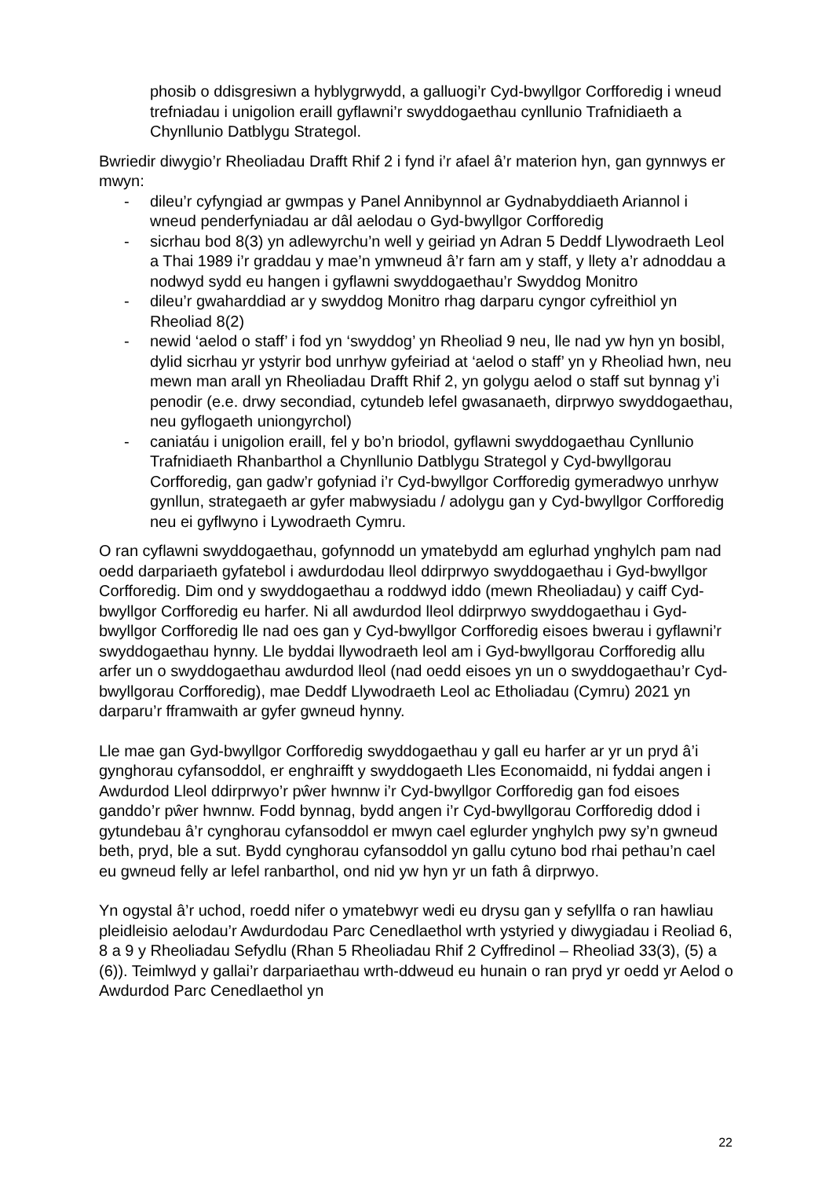phosib o ddisgresiwn a hyblygrwydd, a galluogi’r Cyd-bwyllgor Corfforedig i wneud trefniadau i unigolion eraill gyflawni’r swyddogaethau cynllunio Trafnidiaeth a Chynllunio Datblygu Strategol.
Bwriedir diwygio’r Rheoliadau Drafft Rhif 2 i fynd i’r afael â’r materion hyn, gan gynnwys er mwyn:
- dileu’r cyfyngiad ar gwmpas y Panel Annibynnol ar Gydnabyddiaeth Ariannol i wneud penderfyniadau ar dâl aelodau o Gyd-bwyllgor Corfforedig
- sicrhau bod 8(3) yn adlewyrchu’n well y geiriad yn Adran 5 Deddf Llywodraeth Leol a Thai 1989 i’r graddau y mae’n ymwneud â’r farn am y staff, y llety a’r adnoddau a nodwyd sydd eu hangen i gyflawni swyddogaethau’r Swyddog Monitro
- dileu’r gwaharddiad ar y swyddog Monitro rhag darparu cyngor cyfreithiol yn Rheoliad 8(2)
- newid ‘aelod o staff’ i fod yn ‘swyddog’ yn Rheoliad 9 neu, lle nad yw hyn yn bosibl, dylid sicrhau yr ystyrir bod unrhyw gyfeiriad at ‘aelod o staff’ yn y Rheoliad hwn, neu mewn man arall yn Rheoliadau Drafft Rhif 2, yn golygu aelod o staff sut bynnag y’i penodir (e.e. drwy secondiad, cytundeb lefel gwasanaeth, dirprwyo swyddogaethau, neu gyflogaeth uniongyrchol)
- caniatáu i unigolion eraill, fel y bo’n briodol, gyflawni swyddogaethau Cynllunio Trafnidiaeth Rhanbarthol a Chynllunio Datblygu Strategol y Cyd-bwyllgorau Corfforedig, gan gadw’r gofyniad i’r Cyd-bwyllgor Corfforedig gymeradwyo unrhyw gynllun, strategaeth ar gyfer mabwysiadu / adolygu gan y Cyd-bwyllgor Corfforedig neu ei gyflwyno i Lywodraeth Cymru.
O ran cyflawni swyddogaethau, gofynnodd un ymatebydd am eglurhad ynghylch pam nad oedd darpariaeth gyfatebol i awdurdodau lleol ddirprwyo swyddogaethau i Gyd-bwyllgor Corfforedig. Dim ond y swyddogaethau a roddwyd iddo (mewn Rheoliadau) y caiff Cyd-bwyllgor Corfforedig eu harfer. Ni all awdurdod lleol ddirprwyo swyddogaethau i Gyd-bwyllgor Corfforedig lle nad oes gan y Cyd-bwyllgor Corfforedig eisoes bwerau i gyflawni’r swyddogaethau hynny. Lle byddai llywodraeth leol am i Gyd-bwyllgorau Corfforedig allu arfer un o swyddogaethau awdurdod lleol (nad oedd eisoes yn un o swyddogaethau’r Cyd-bwyllgorau Corfforedig), mae Deddf Llywodraeth Leol ac Etholiadau (Cymru) 2021 yn darparu’r fframwaith ar gyfer gwneud hynny.
Lle mae gan Gyd-bwyllgor Corfforedig swyddogaethau y gall eu harfer ar yr un pryd â’i gynghorau cyfansoddol, er enghraifft y swyddogaeth Lles Economaidd, ni fyddai angen i Awdurdod Lleol ddirprwyo’r pŵer hwnnw i’r Cyd-bwyllgor Corfforedig gan fod eisoes ganddo’r pŵer hwnnw. Fodd bynnag, bydd angen i’r Cyd-bwyllgorau Corfforedig ddod i gytundebau â’r cynghorau cyfansoddol er mwyn cael eglurder ynghylch pwy sy’n gwneud beth, pryd, ble a sut. Bydd cynghorau cyfansoddol yn gallu cytuno bod rhai pethau’n cael eu gwneud felly ar lefel ranbarthol, ond nid yw hyn yr un fath â dirprwyo.
Yn ogystal â’r uchod, roedd nifer o ymatebwyr wedi eu drysu gan y sefyllfa o ran hawliau pleidleisio aelodau’r Awdurdodau Parc Cenedlaethol wrth ystyried y diwygiadau i Reoliad 6, 8 a 9 y Rheoliadau Sefydlu (Rhan 5 Rheoliadau Rhif 2 Cyffredinol – Rheoliad 33(3), (5) a (6)). Teimlwyd y gallai’r darpariaethau wrth-ddweud eu hunain o ran pryd yr oedd yr Aelod o Awdurdod Parc Cenedlaethol yn
22